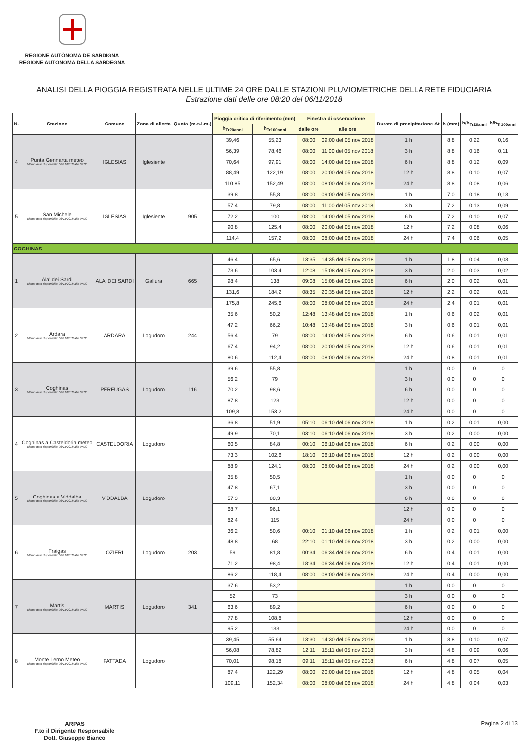REGIONE AUTÒNOMA DE SARDIGNA
REGIONE AUTONOMA DELLA SARDEGNA
ANALISI DELLA PIOGGIA REGISTRATA NELLE ULTIME 24 ORE DALLE STAZIONI PLUVIOMETRICHE DELLA RETE FIDUCIARIA
Estrazione dati delle ore 08:20 del 06/11/2018
| N. | Stazione | Comune | Zona di allerta | Quota (m.s.l.m.) | Pioggia critica di riferimento (mm) | | Finestra di osservazione | | Durate di precipitazione Δt | h (mm) | h/h<sub>Tr20anni</sub> | h/h<sub>Tr100anni</sub> |
| --- | --- | --- | --- | --- | --- | --- | --- | --- | --- | --- | --- | --- |
| | | | | | h<sub>Tr20anni</sub> | h<sub>Tr100anni</sub> | dalle ore | alle ore | | | | |
| 4 | Punta Gennarta meteo Ultimo dato disponibile: 06/11/2018 alle 07:30 | IGLESIAS | Iglesiente | | 39,46 | 55,23 | 08:00 | 09:00 del 05 nov 2018 | 1 h | 8,8 | 0,22 | 0,16 |
| | | | | | 56,39 | 78,46 | 08:00 | 11:00 del 05 nov 2018 | 3 h | 8,8 | 0,16 | 0,11 |
| | | | | | 70,64 | 97,91 | 08:00 | 14:00 del 05 nov 2018 | 6 h | 8,8 | 0,12 | 0,09 |
| | | | | | 88,49 | 122,19 | 08:00 | 20:00 del 05 nov 2018 | 12 h | 8,8 | 0,10 | 0,07 |
| | | | | | 110,85 | 152,49 | 08:00 | 08:00 del 06 nov 2018 | 24 h | 8,8 | 0,08 | 0,06 |
| 5 | San Michele Ultimo dato disponibile: 06/11/2018 alle 07:30 | IGLESIAS | Iglesiente | 905 | 39,8 | 55,8 | 08:00 | 09:00 del 05 nov 2018 | 1 h | 7,0 | 0,18 | 0,13 |
| | | | | | 57,4 | 79,8 | 08:00 | 11:00 del 05 nov 2018 | 3 h | 7,2 | 0,13 | 0,09 |
| | | | | | 72,2 | 100 | 08:00 | 14:00 del 05 nov 2018 | 6 h | 7,2 | 0,10 | 0,07 |
| | | | | | 90,8 | 125,4 | 08:00 | 20:00 del 05 nov 2018 | 12 h | 7,2 | 0,08 | 0,06 |
| | | | | | 114,4 | 157,2 | 08:00 | 08:00 del 06 nov 2018 | 24 h | 7,4 | 0,06 | 0,05 |
| COGHINAS | | | | | | | | | | | | |
| 1 | Ala' dei Sardi Ultimo dato disponibile: 06/11/2018 alle 07:30 | ALA' DEI SARDI | Gallura | 665 | 46,4 | 65,6 | 13:35 | 14:35 del 05 nov 2018 | 1 h | 1,8 | 0,04 | 0,03 |
| | | | | | 73,6 | 103,4 | 12:08 | 15:08 del 05 nov 2018 | 3 h | 2,0 | 0,03 | 0,02 |
| | | | | | 98,4 | 138 | 09:08 | 15:08 del 05 nov 2018 | 6 h | 2,0 | 0,02 | 0,01 |
| | | | | | 131,6 | 184,2 | 08:35 | 20:35 del 05 nov 2018 | 12 h | 2,2 | 0,02 | 0,01 |
| | | | | | 175,8 | 245,6 | 08:00 | 08:00 del 06 nov 2018 | 24 h | 2,4 | 0,01 | 0,01 |
| 2 | Ardara Ultimo dato disponibile: 06/11/2018 alle 07:30 | ARDARA | Logudoro | 244 | 35,6 | 50,2 | 12:48 | 13:48 del 05 nov 2018 | 1 h | 0,6 | 0,02 | 0,01 |
| | | | | | 47,2 | 66,2 | 10:48 | 13:48 del 05 nov 2018 | 3 h | 0,6 | 0,01 | 0,01 |
| | | | | | 56,4 | 79 | 08:00 | 14:00 del 05 nov 2018 | 6 h | 0,6 | 0,01 | 0,01 |
| | | | | | 67,4 | 94,2 | 08:00 | 20:00 del 05 nov 2018 | 12 h | 0,6 | 0,01 | 0,01 |
| | | | | | 80,6 | 112,4 | 08:00 | 08:00 del 06 nov 2018 | 24 h | 0,8 | 0,01 | 0,01 |
| 3 | Coghinas Ultimo dato disponibile: 06/11/2018 alle 07:30 | PERFUGAS | Logudoro | 116 | 39,6 | 55,8 | | | 1 h | 0,0 | 0 | 0 |
| | | | | | 56,2 | 79 | | | 3 h | 0,0 | 0 | 0 |
| | | | | | 70,2 | 98,6 | | | 6 h | 0,0 | 0 | 0 |
| | | | | | 87,8 | 123 | | | 12 h | 0,0 | 0 | 0 |
| | | | | | 109,8 | 153,2 | | | 24 h | 0,0 | 0 | 0 |
| 4 | Coghinas a Casteldoria meteo Ultimo dato disponibile: 06/11/2018 alle 07:30 | CASTELDORIA | Logudoro | | 36,8 | 51,9 | 05:10 | 06:10 del 06 nov 2018 | 1 h | 0,2 | 0,01 | 0,00 |
| | | | | | 49,9 | 70,1 | 03:10 | 06:10 del 06 nov 2018 | 3 h | 0,2 | 0,00 | 0,00 |
| | | | | | 60,5 | 84,8 | 00:10 | 06:10 del 06 nov 2018 | 6 h | 0,2 | 0,00 | 0,00 |
| | | | | | 73,3 | 102,6 | 18:10 | 06:10 del 06 nov 2018 | 12 h | 0,2 | 0,00 | 0,00 |
| | | | | | 88,9 | 124,1 | 08:00 | 08:00 del 06 nov 2018 | 24 h | 0,2 | 0,00 | 0,00 |
| 5 | Coghinas a Viddalba Ultimo dato disponibile: 06/11/2018 alle 07:30 | VIDDALBA | Logudoro | | 35,8 | 50,5 | | | 1 h | 0,0 | 0 | 0 |
| | | | | | 47,8 | 67,1 | | | 3 h | 0,0 | 0 | 0 |
| | | | | | 57,3 | 80,3 | | | 6 h | 0,0 | 0 | 0 |
| | | | | | 68,7 | 96,1 | | | 12 h | 0,0 | 0 | 0 |
| | | | | | 82,4 | 115 | | | 24 h | 0,0 | 0 | 0 |
| 6 | Fraigas Ultimo dato disponibile: 06/11/2018 alle 07:30 | OZIERI | Logudoro | 203 | 36,2 | 50,6 | 00:10 | 01:10 del 06 nov 2018 | 1 h | 0,2 | 0,01 | 0,00 |
| | | | | | 48,8 | 68 | 22:10 | 01:10 del 06 nov 2018 | 3 h | 0,2 | 0,00 | 0,00 |
| | | | | | 59 | 81,8 | 00:34 | 06:34 del 06 nov 2018 | 6 h | 0,4 | 0,01 | 0,00 |
| | | | | | 71,2 | 98,4 | 18:34 | 06:34 del 06 nov 2018 | 12 h | 0,4 | 0,01 | 0,00 |
| | | | | | 86,2 | 118,4 | 08:00 | 08:00 del 06 nov 2018 | 24 h | 0,4 | 0,00 | 0,00 |
| 7 | Martis Ultimo dato disponibile: 06/11/2018 alle 07:30 | MARTIS | Logudoro | 341 | 37,6 | 53,2 | | | 1 h | 0,0 | 0 | 0 |
| | | | | | 52 | 73 | | | 3 h | 0,0 | 0 | 0 |
| | | | | | 63,6 | 89,2 | | | 6 h | 0,0 | 0 | 0 |
| | | | | | 77,8 | 108,8 | | | 12 h | 0,0 | 0 | 0 |
| | | | | | 95,2 | 133 | | | 24 h | 0,0 | 0 | 0 |
| 8 | Monte Lerno Meteo Ultimo dato disponibile: 06/11/2018 alle 07:30 | PATTADA | Logudoro | | 39,45 | 55,64 | 13:30 | 14:30 del 05 nov 2018 | 1 h | 3,8 | 0,10 | 0,07 |
| | | | | | 56,08 | 78,82 | 12:11 | 15:11 del 05 nov 2018 | 3 h | 4,8 | 0,09 | 0,06 |
| | | | | | 70,01 | 98,18 | 09:11 | 15:11 del 05 nov 2018 | 6 h | 4,8 | 0,07 | 0,05 |
| | | | | | 87,4 | 122,29 | 08:00 | 20:00 del 05 nov 2018 | 12 h | 4,8 | 0,05 | 0,04 |
| | | | | | 109,11 | 152,34 | 08:00 | 08:00 del 06 nov 2018 | 24 h | 4,8 | 0,04 | 0,03 |
ARPAS
F.to il Dirigente Responsabile
Dott. Giuseppe Bianco
Pagina 2 di 13